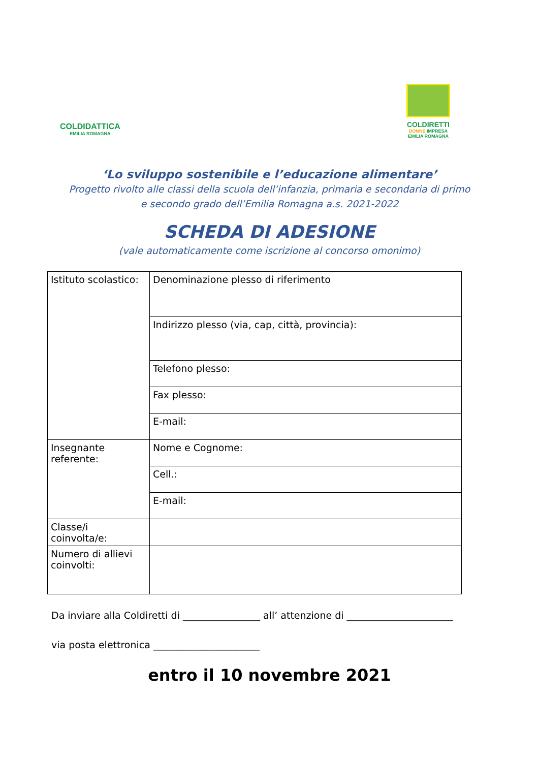COLDIDATTICA
EMILIA ROMAGNA
COLDIRETTI
DONNE IMPRESA
EMILIA ROMAGNA
‘Lo sviluppo sostenibile e l’educazione alimentare’
Progetto rivolto alle classi della scuola dell’infanzia, primaria e secondaria di primo e secondo grado dell’Emilia Romagna a.s. 2021-2022
SCHEDA DI ADESIONE
(vale automaticamente come iscrizione al concorso omonimo)
| Istituto scolastico: | Denominazione plesso di riferimento |
| | Indirizzo plesso (via, cap, città, provincia): |
| | Telefono plesso: |
| | Fax plesso: |
| | E-mail: |
| Insegnante referente: | Nome e Cognome: |
| | Cell.: |
| | E-mail: |
| Classe/i coinvolta/e: | |
| Numero di allievi coinvolti: | |
Da inviare alla Coldiretti di ________________ all’ attenzione di ______________________
via posta elettronica ______________________
entro il 10 novembre 2021